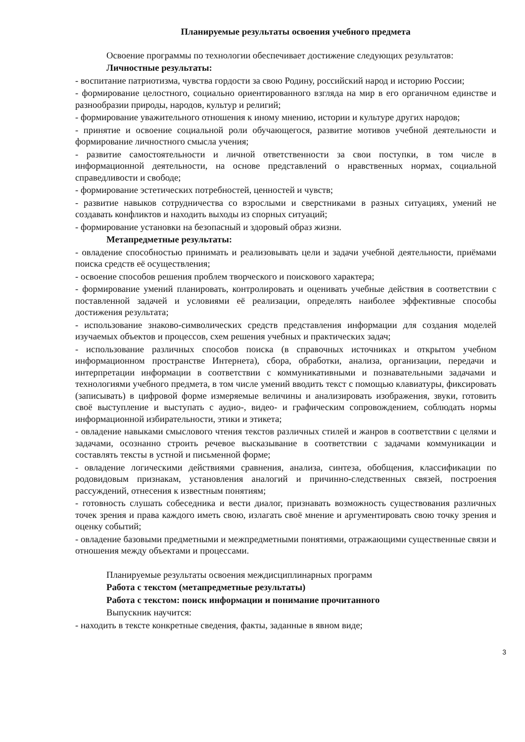Планируемые результаты освоения учебного предмета
Освоение программы по технологии обеспечивает достижение следующих результатов:
Личностные результаты:
- воспитание патриотизма, чувства гордости за свою Родину, российский народ и историю России;
- формирование целостного, социально ориентированного взгляда на мир в его органичном единстве и разнообразии природы, народов, культур и религий;
- формирование уважительного отношения к иному мнению, истории и культуре других народов;
- принятие и освоение социальной роли обучающегося, развитие мотивов учебной деятельности и формирование личностного смысла учения;
- развитие самостоятельности и личной ответственности за свои поступки, в том числе в информационной деятельности, на основе представлений о нравственных нормах, социальной справедливости и свободе;
- формирование эстетических потребностей, ценностей и чувств;
- развитие навыков сотрудничества со взрослыми и сверстниками в разных ситуациях, умений не создавать конфликтов и находить выходы из спорных ситуаций;
- формирование установки на безопасный и здоровый образ жизни.
Метапредметные результаты:
- овладение способностью принимать и реализовывать цели и задачи учебной деятельности, приёмами поиска средств её осуществления;
- освоение способов решения проблем творческого и поискового характера;
- формирование умений планировать, контролировать и оценивать учебные действия в соответствии с поставленной задачей и условиями её реализации, определять наиболее эффективные способы достижения результата;
- использование знаково-символических средств представления информации для создания моделей изучаемых объектов и процессов, схем решения учебных и практических задач;
- использование различных способов поиска (в справочных источниках и открытом учебном информационном пространстве Интернета), сбора, обработки, анализа, организации, передачи и интерпретации информации в соответствии с коммуникативными и познавательными задачами и технологиями учебного предмета, в том числе умений вводить текст с помощью клавиатуры, фиксировать (записывать) в цифровой форме измеряемые величины и анализировать изображения, звуки, готовить своё выступление и выступать с аудио-, видео- и графическим сопровождением, соблюдать нормы информационной избирательности, этики и этикета;
- овладение навыками смыслового чтения текстов различных стилей и жанров в соответствии с целями и задачами, осознанно строить речевое высказывание в соответствии с задачами коммуникации и составлять тексты в устной и письменной форме;
- овладение логическими действиями сравнения, анализа, синтеза, обобщения, классификации по родовидовым признакам, установления аналогий и причинно-следственных связей, построения рассуждений, отнесения к известным понятиям;
- готовность слушать собеседника и вести диалог, признавать возможность существования различных точек зрения и права каждого иметь свою, излагать своё мнение и аргументировать свою точку зрения и оценку событий;
- овладение базовыми предметными и межпредметными понятиями, отражающими существенные связи и отношения между объектами и процессами.
Планируемые результаты освоения междисциплинарных программ
Работа с текстом (метапредметные результаты)
Работа с текстом: поиск информации и понимание прочитанного
Выпускник научится:
- находить в тексте конкретные сведения, факты, заданные в явном виде;
3